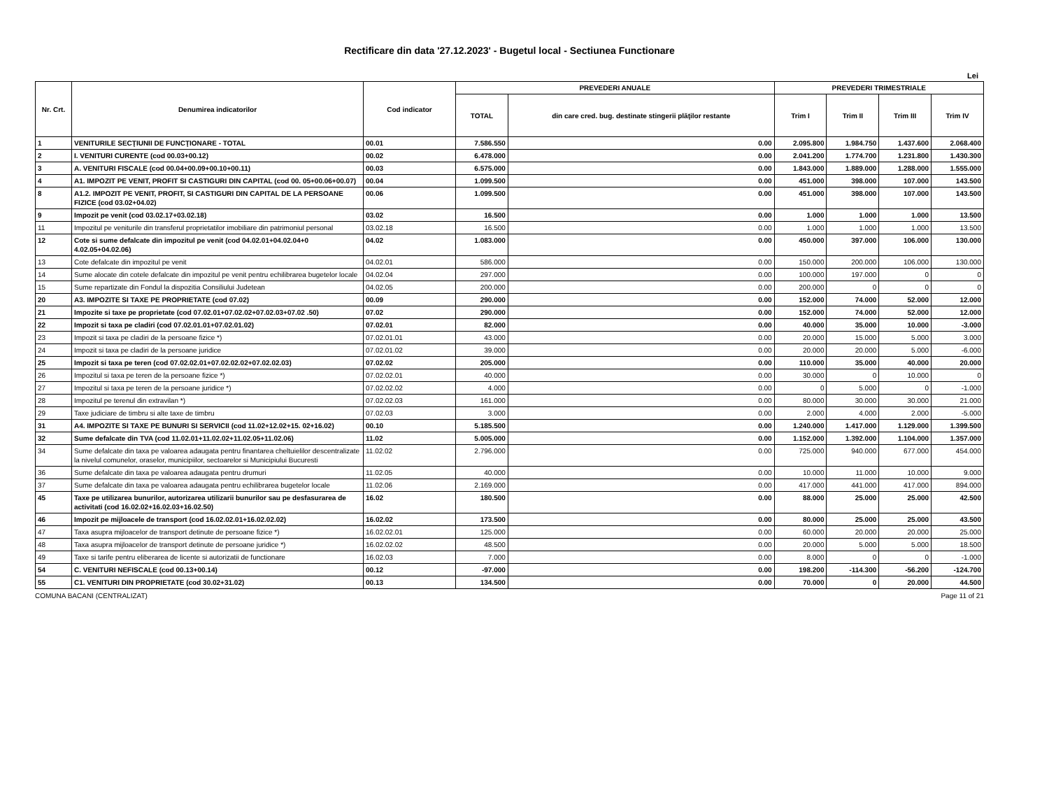Rectificare din data '27.12.2023' - Bugetul local - Sectiunea Functionare
Lei
| Nr. Crt. | Denumirea indicatorilor | Cod indicator | PREVEDERI ANUALE | | PREVEDERI TRIMESTRIALE | | | |
| --- | --- | --- | --- | --- | --- | --- | --- | --- |
| | | | TOTAL | din care cred. bug. destinate stingerii plăţilor restante | Trim I | Trim II | Trim III | Trim IV |
| 1 | VENITURILE SECŢIUNII DE FUNCŢIONARE - TOTAL | 00.01 | 7.586.550 | 0.00 | 2.095.800 | 1.984.750 | 1.437.600 | 2.068.400 |
| 2 | I. VENITURI CURENTE (cod 00.03+00.12) | 00.02 | 6.478.000 | 0.00 | 2.041.200 | 1.774.700 | 1.231.800 | 1.430.300 |
| 3 | A. VENITURI FISCALE (cod 00.04+00.09+00.10+00.11) | 00.03 | 6.575.000 | 0.00 | 1.843.000 | 1.889.000 | 1.288.000 | 1.555.000 |
| 4 | A1. IMPOZIT PE VENIT, PROFIT SI CASTIGURI DIN CAPITAL (cod 00. 05+00.06+00.07) | 00.04 | 1.099.500 | 0.00 | 451.000 | 398.000 | 107.000 | 143.500 |
| 8 | A1.2. IMPOZIT PE VENIT, PROFIT, SI CASTIGURI DIN CAPITAL DE LA PERSOANE FIZICE (cod 03.02+04.02) | 00.06 | 1.099.500 | 0.00 | 451.000 | 398.000 | 107.000 | 143.500 |
| 9 | Impozit pe venit (cod 03.02.17+03.02.18) | 03.02 | 16.500 | 0.00 | 1.000 | 1.000 | 1.000 | 13.500 |
| 11 | Impozitul pe veniturile din transferul proprietatilor imobiliare din patrimoniul personal | 03.02.18 | 16.500 | 0.00 | 1.000 | 1.000 | 1.000 | 13.500 |
| 12 | Cote si sume defalcate din impozitul pe venit (cod 04.02.01+04.02.04+0 4.02.05+04.02.06) | 04.02 | 1.083.000 | 0.00 | 450.000 | 397.000 | 106.000 | 130.000 |
| 13 | Cote defalcate din impozitul pe venit | 04.02.01 | 586.000 | 0.00 | 150.000 | 200.000 | 106.000 | 130.000 |
| 14 | Sume alocate din cotele defalcate din impozitul pe venit pentru echilibrarea bugetelor locale | 04.02.04 | 297.000 | 0.00 | 100.000 | 197.000 | 0 | 0 |
| 15 | Sume repartizate din Fondul la dispozitia Consiliului Judetean | 04.02.05 | 200.000 | 0.00 | 200.000 | 0 | 0 | 0 |
| 20 | A3. IMPOZITE SI TAXE PE PROPRIETATE (cod 07.02) | 00.09 | 290.000 | 0.00 | 152.000 | 74.000 | 52.000 | 12.000 |
| 21 | Impozite si taxe pe proprietate (cod 07.02.01+07.02.02+07.02.03+07.02 .50) | 07.02 | 290.000 | 0.00 | 152.000 | 74.000 | 52.000 | 12.000 |
| 22 | Impozit si taxa pe cladiri (cod 07.02.01.01+07.02.01.02) | 07.02.01 | 82.000 | 0.00 | 40.000 | 35.000 | 10.000 | -3.000 |
| 23 | Impozit si taxa pe cladiri de la persoane fizice *) | 07.02.01.01 | 43.000 | 0.00 | 20.000 | 15.000 | 5.000 | 3.000 |
| 24 | Impozit si taxa pe cladiri de la persoane juridice | 07.02.01.02 | 39.000 | 0.00 | 20.000 | 20.000 | 5.000 | -6.000 |
| 25 | Impozit si taxa pe teren (cod 07.02.02.01+07.02.02.02+07.02.02.03) | 07.02.02 | 205.000 | 0.00 | 110.000 | 35.000 | 40.000 | 20.000 |
| 26 | Impozitul si taxa pe teren de la persoane fizice *) | 07.02.02.01 | 40.000 | 0.00 | 30.000 | 0 | 10.000 | 0 |
| 27 | Impozitul si taxa pe teren de la persoane juridice *) | 07.02.02.02 | 4.000 | 0.00 | 0 | 5.000 | 0 | -1.000 |
| 28 | Impozitul pe terenul din extravilan *) | 07.02.02.03 | 161.000 | 0.00 | 80.000 | 30.000 | 30.000 | 21.000 |
| 29 | Taxe judiciare de timbru si alte taxe de timbru | 07.02.03 | 3.000 | 0.00 | 2.000 | 4.000 | 2.000 | -5.000 |
| 31 | A4. IMPOZITE SI TAXE PE BUNURI SI SERVICII (cod 11.02+12.02+15. 02+16.02) | 00.10 | 5.185.500 | 0.00 | 1.240.000 | 1.417.000 | 1.129.000 | 1.399.500 |
| 32 | Sume defalcate din TVA (cod 11.02.01+11.02.02+11.02.05+11.02.06) | 11.02 | 5.005.000 | 0.00 | 1.152.000 | 1.392.000 | 1.104.000 | 1.357.000 |
| 34 | Sume defalcate din taxa pe valoarea adaugata pentru finantarea cheltuielilor descentralizate la nivelul comunelor, oraselor, municipiilor, sectoarelor si Municipiului Bucuresti | 11.02.02 | 2.796.000 | 0.00 | 725.000 | 940.000 | 677.000 | 454.000 |
| 36 | Sume defalcate din taxa pe valoarea adaugata pentru drumuri | 11.02.05 | 40.000 | 0.00 | 10.000 | 11.000 | 10.000 | 9.000 |
| 37 | Sume defalcate din taxa pe valoarea adaugata pentru echilibrarea bugetelor locale | 11.02.06 | 2.169.000 | 0.00 | 417.000 | 441.000 | 417.000 | 894.000 |
| 45 | Taxe pe utilizarea bunurilor, autorizarea utilizarii bunurilor sau pe desfasurarea de activitati (cod 16.02.02+16.02.03+16.02.50) | 16.02 | 180.500 | 0.00 | 88.000 | 25.000 | 25.000 | 42.500 |
| 46 | Impozit pe mijloacele de transport (cod 16.02.02.01+16.02.02.02) | 16.02.02 | 173.500 | 0.00 | 80.000 | 25.000 | 25.000 | 43.500 |
| 47 | Taxa asupra mijloacelor de transport detinute de persoane fizice *) | 16.02.02.01 | 125.000 | 0.00 | 60.000 | 20.000 | 20.000 | 25.000 |
| 48 | Taxa asupra mijloacelor de transport detinute de persoane juridice *) | 16.02.02.02 | 48.500 | 0.00 | 20.000 | 5.000 | 5.000 | 18.500 |
| 49 | Taxe si tarife pentru eliberarea de licente si autorizatii de functionare | 16.02.03 | 7.000 | 0.00 | 8.000 | 0 | 0 | -1.000 |
| 54 | C. VENITURI NEFISCALE (cod 00.13+00.14) | 00.12 | -97.000 | 0.00 | 198.200 | -114.300 | -56.200 | -124.700 |
| 55 | C1. VENITURI DIN PROPRIETATE (cod 30.02+31.02) | 00.13 | 134.500 | 0.00 | 70.000 | 0 | 20.000 | 44.500 |
COMUNA BACANI (CENTRALIZAT) Page 11 of 21